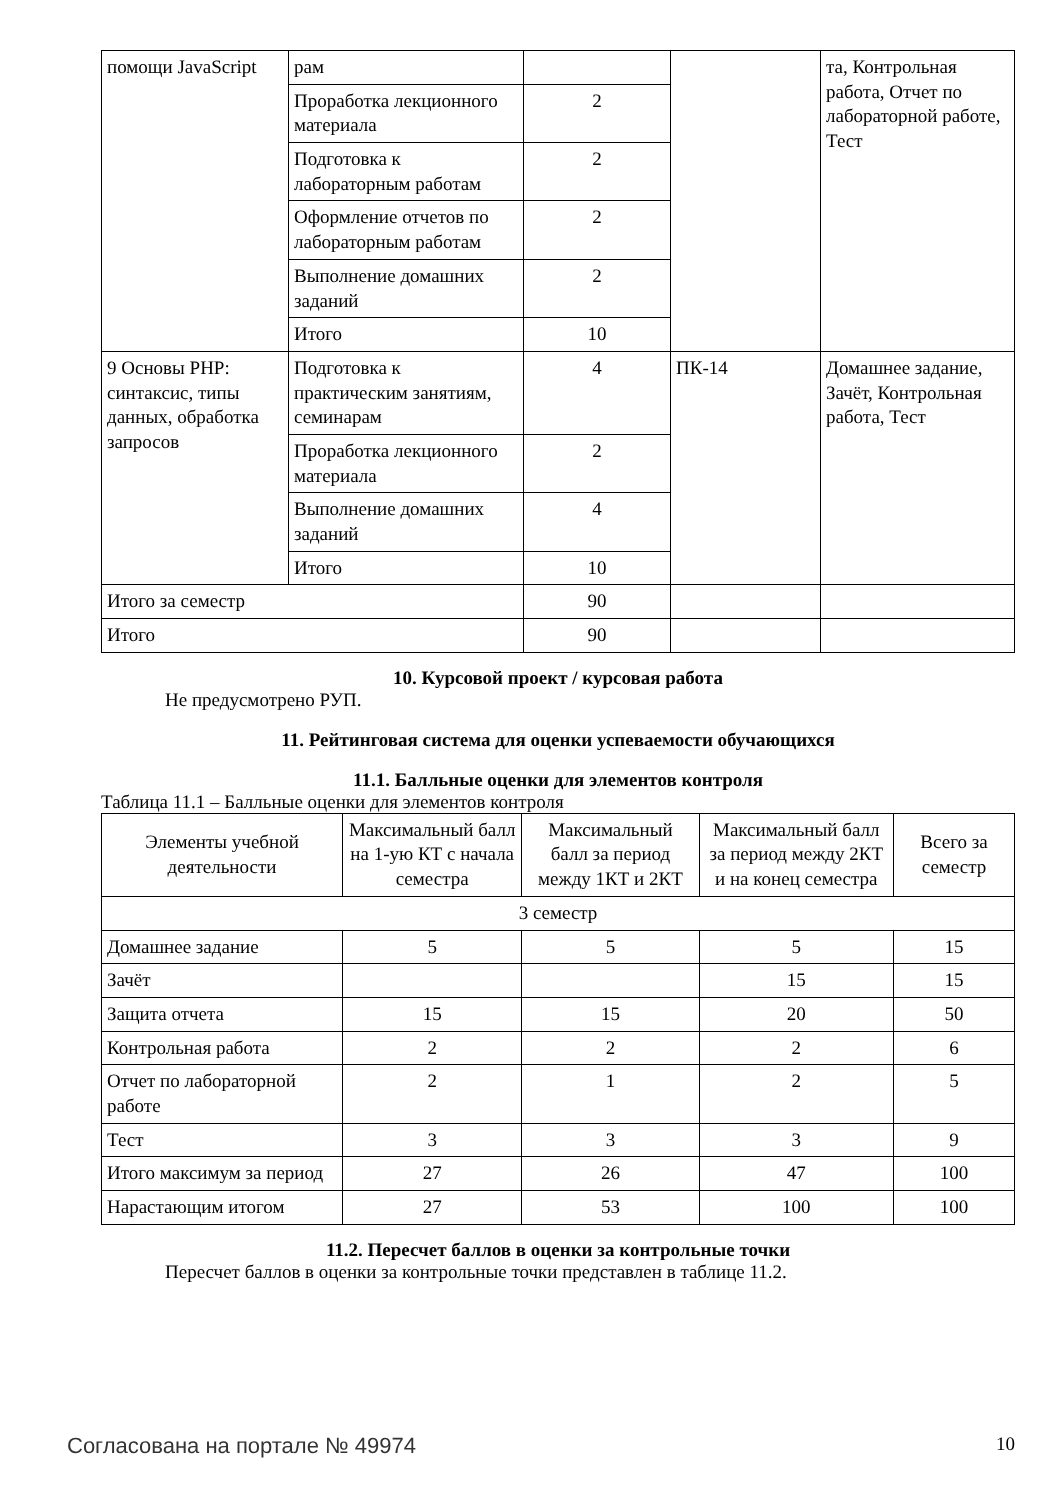| помощи JavaScript | рам | | | та, Контрольная работа, Отчет по лабораторной работе, Тест |
| | Проработка лекционного материала | 2 | | |
| | Подготовка к лабораторным работам | 2 | | |
| | Оформление отчетов по лабораторным работам | 2 | | |
| | Выполнение домашних заданий | 2 | | |
| | Итого | 10 | | |
| 9 Основы PHP: синтаксис, типы данных, обработка запросов | Подготовка к практическим занятиям, семинарам | 4 | ПК-14 | Домашнее задание, Зачёт, Контрольная работа, Тест |
| | Проработка лекционного материала | 2 | | |
| | Выполнение домашних заданий | 4 | | |
| | Итого | 10 | | |
| Итого за семестр | | 90 | | |
| Итого | | 90 | | |
10. Курсовой проект / курсовая работа
Не предусмотрено РУП.
11. Рейтинговая система для оценки успеваемости обучающихся
11.1. Балльные оценки для элементов контроля
Таблица 11.1 – Балльные оценки для элементов контроля
| Элементы учебной деятельности | Максимальный балл на 1-ую КТ с начала семестра | Максимальный балл за период между 1КТ и 2КТ | Максимальный балл за период между 2КТ и на конец семестра | Всего за семестр |
| --- | --- | --- | --- | --- |
| 3 семестр | | | | |
| Домашнее задание | 5 | 5 | 5 | 15 |
| Зачёт | | | 15 | 15 |
| Защита отчета | 15 | 15 | 20 | 50 |
| Контрольная работа | 2 | 2 | 2 | 6 |
| Отчет по лабораторной работе | 2 | 1 | 2 | 5 |
| Тест | 3 | 3 | 3 | 9 |
| Итого максимум за период | 27 | 26 | 47 | 100 |
| Нарастающим итогом | 27 | 53 | 100 | 100 |
11.2. Пересчет баллов в оценки за контрольные точки
Пересчет баллов в оценки за контрольные точки представлен в таблице 11.2.
Согласована на портале № 49974 10